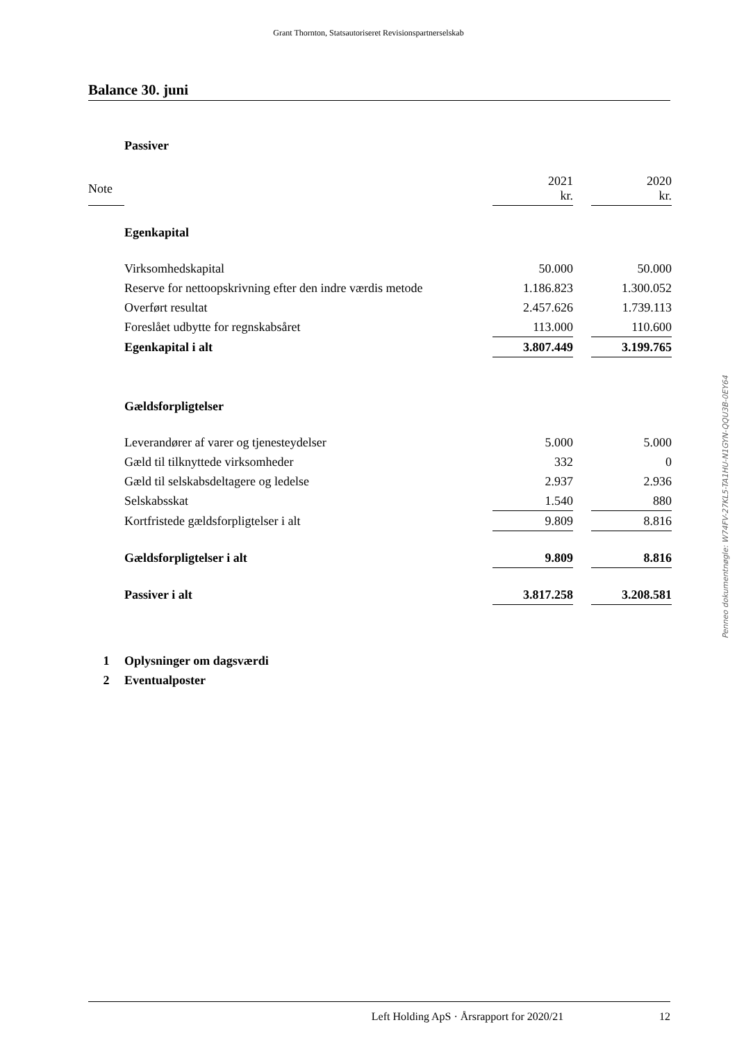Grant Thornton, Statsautoriseret Revisionspartnerselskab
Balance 30. juni
| | Passiver | | | |
| Note | | 2021 kr. | | 2020 kr. |
| | Egenkapital | | | |
| | Virksomhedskapital | 50.000 | | 50.000 |
| | Reserve for nettoopskrivning efter den indre værdis metode | 1.186.823 | | 1.300.052 |
| | Overført resultat | 2.457.626 | | 1.739.113 |
| | Foreslået udbytte for regnskabsåret | 113.000 | | 110.600 |
| | Egenkapital i alt | 3.807.449 | | 3.199.765 |
| | Gældsforpligtelser | | | |
| | Leverandører af varer og tjenesteydelser | 5.000 | | 5.000 |
| | Gæld til tilknyttede virksomheder | 332 | | 0 |
| | Gæld til selskabsdeltagere og ledelse | 2.937 | | 2.936 |
| | Selskabsskat | 1.540 | | 880 |
| | Kortfristede gældsforpligtelser i alt | 9.809 | | 8.816 |
| | Gældsforpligtelser i alt | 9.809 | | 8.816 |
| | Passiver i alt | 3.817.258 | | 3.208.581 |
| 1 | Oplysninger om dagsværdi | | | |
| 2 | Eventualposter | | | |
Penneo dokumentnøgle: W74FV-27KL5-TA1HU-N1GYN-QQU3B-0EY64
Left Holding ApS · Årsrapport for 2020/21 12